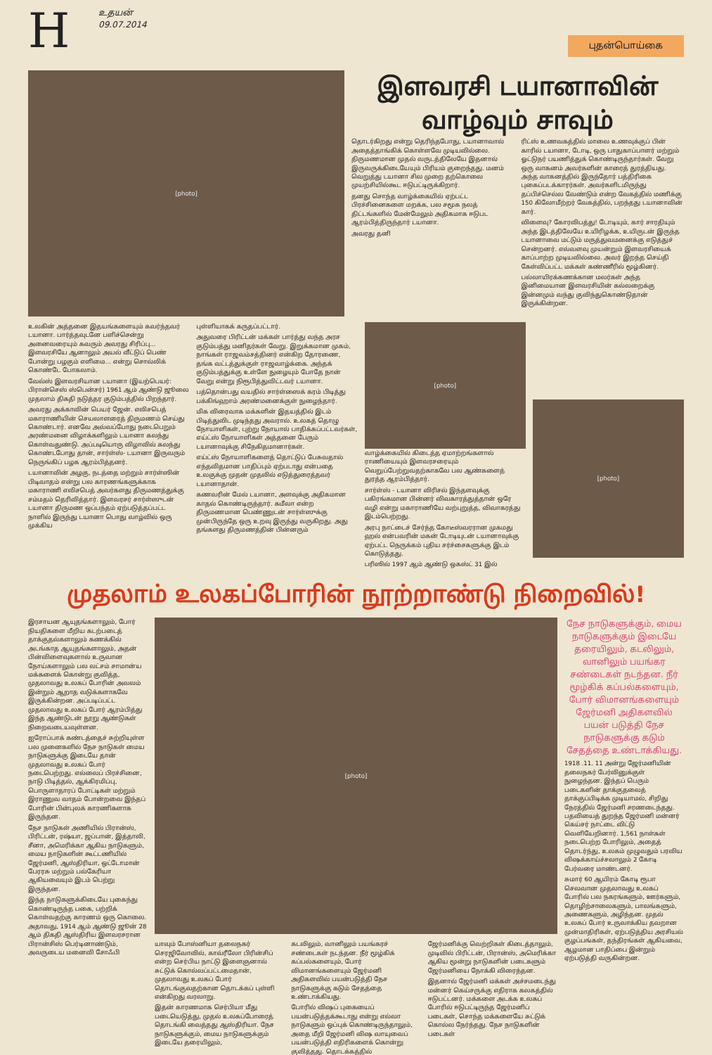H
உதயன்
09.07.2014
புதன்பொய்கை
[photo]
இளவரசி டயானாவின்
வாழ்வும் சாவும்
தொடர்கிறது என்று தெரிந்தபோது, டயானாவால் அதைத்தாங்கிக் கொள்ளவே முடியவில்லை. திருமணமான முதல் வருடத்திலேயே இதனால் இருவருக்கிடையேயும் பிரியம் குறைந்தது. மனம் வெறுத்து டயானா சில முறை தற்கொலை முயற்சியில்கூட ஈடுபட்டிருக்கிறார்.
தனது சொந்த வாழ்க்கையில் ஏற்பட்ட பிரச்சினைகளை மறக்க, பல சமூக நலத் திட்டங்களில் மேன்மேலும் அதிகமாக ஈடுபட ஆரம்பித்திருந்தார் டயானா.
அவரது தனி
ரிட்ஸ் உணவகத்தில் மாலை உணவுக்குப் பின் காரில் டயானா, டோடி, ஒரு பாதுகாப்பாளர் மற்றும் ஓட்டுநர் பயணித்துக் கொண்டிருந்தார்கள். வேறு ஒரு வாகனம் அவர்களின் காரைத் துரத்தியது. அந்த வாகனத்தில் இருந்தோர் பத்திரிகை புகைப்படக்காரர்கள். அவர்களிடமிருந்து தப்பிச்செல்ல வேண்டும் என்ற வேகத்தில் மணிக்கு 150 கிலோமீற்றர் வேகத்தில், பறந்தது டயானாவின் கார்.
விளைவு? கோரவிபத்து! டோடியும், கார் சாரதியும் அந்த இடத்திலேயே உயிரிழக்க, உயிருடன் இருந்த டயானாவை மட்டும் மருத்துவமனைக்கு எடுத்துச் சென்றனர். எவ்வளவு முயன்றும் இளவரசியைக் காப்பாற்ற முடியவில்லை. அவர் இறந்த செய்தி கேள்விப்பட்ட மக்கள் கண்ணீரில் மூழ்கினர்.
பல்லாயிரக்கணக்கான மலர்கள் அந்த இனிமையான இளவரசியின் கல்லறைக்கு இன்னமும் வந்து குவிந்துகொண்டுதான் இருக்கின்றன.
உலகின் அத்தனை இதயங்களையும் கவர்ந்தவர் டயானா. பார்த்தவுடனே பளிச்சென்று அனைவரையும் கவரும் அவரது சிரிப்பு... இளவரசியே ஆனாலும் அயல் வீட்டுப் பெண் போன்று பழகும் எளிமை... என்று சொல்லிக் கொண்டே போகலாம்.
வேல்ஸ் இளவரசியான டயானா (இயற்பெயர்: பிரான்செஸ் ஸ்பென்சர்) 1961 ஆம் ஆண்டு ஜூலை முதலாம் திகதி நடுத்தர குடும்பத்தில் பிறந்தார்.
அவரது அக்காவின் பெயர் ஜேன். எலிசபெத் மகாராணியின் செயலாளரைத் திருமணம் செய்து கொண்டார். எனவே அவ்வப்போது நடைபெறும் அரண்மனை விழாக்களிலும் டயானா கலந்து கொள்வதுண்டு. அப்படியொரு விழாவில் கலந்து கொண்டபோது தான், சார்ள்ஸ்- டயானா இருவரும் நெருங்கிப் பழக ஆரம்பித்தனர்.
டயானாவின் அழகு, நடத்தை மற்றும் சார்ள்ஸின் பிடிவாதம் என்று பல காரணங்களுக்காக மகாராணி எலிசபெத் அவர்களது திருமணத்துக்கு சம்மதம் தெரிவித்தார். இளவரசர் சார்ள்ஸுடன் டயானா திருமண ஒப்பந்தம் ஏற்படுத்தப்பட்ட நாளில் இருந்து டயானா பொது வாழ்வில் ஒரு முக்கிய
புள்ளியாகக் கருதப்பட்டார்.
அதுவரை பிரிட்டன் மக்கள் பார்த்து வந்த அரச குடும்பத்து மனிதர்கள் வேறு. இறுக்கமான முகம், நாங்கள் ராஜவம்சத்தினர் என்கிற தோரணை, தங்க வட்டத்துக்குள் ராஜவாழ்க்கை. அந்தக் குடும்பத்துக்கு உள்ளே நுழையும் போதே நான் வேறு என்று நிரூபித்துவிட்டவர் டயானா.
பத்தொன்பது வயதில் சார்ள்ஸைக் கரம் பிடித்து பக்கிங்ஹாம் அரண்மனைக்குள் நுழைந்தார்.
மிக விரைவாக மக்களின் இதயத்தில் இடம் பிடித்துவிட முடிந்தது அவரால். உலகத் தொழு நோயாளிகள், புற்று நோயால் பாதிக்கப்பட்டவர்கள், எய்ட்ஸ் நோயாளிகள் அத்தனை பேரும் டயானாவுக்கு சிநேகிதமானார்கள்.
எய்ட்ஸ் நோயாளிகளைத் தொட்டுப் பேசுவதால் எந்தவிதமான பாதிப்பும் ஏற்படாது என்பதை உலகுக்கு முதன் முதலில் எடுத்துரைத்தவர் டயானாதான்.
கணவரின் மேல் டயானா, அளவுக்கு அதிகமான காதல் கொண்டிருந்தார். கமீலா என்ற திருமணமான பெண்ணுடன் சார்ள்ஸுக்கு முன்பிருந்தே ஒரு உறவு இருந்து வருகிறது. அது தங்களது திருமணத்தின் பின்னரும்
[photo]
வாழ்க்கையில் கிடைத்த ஏமாற்றங்களால் ராணியையும் இளவரசரையும் வெறுப்பேற்றுவதற்காகவே பல ஆண்களைத் துரத்த ஆரம்பித்தார்.
சார்ள்ஸ் - டயானா விரிசல் இந்தளவுக்கு பகிரங்கமான பின்னர் விவகாரத்துத்தான் ஒரே வழி என்று மகாராணியே வற்புறுத்த, விவாகரத்து இடம்பெற்றது.
அரபு நாட்டைச் சேர்ந்த கோடீஸ்வரரான முகமது ஹல் என்பவரின் மகன் டோடியுடன் டயானாவுக்கு ஏற்பட்ட நெருக்கம் புதிய சர்ச்சைகளுக்கு இடம் கொடுத்தது.
பரிஸில் 1997 ஆம் ஆண்டு ஒகஸ்ட் 31 இல்
[photo]
முதலாம் உலகப்போரின் நூற்றாண்டு நிறைவில்!
இரசாயன ஆயுதங்களாலும், போர் நியதிகளை மீறிய கடற்படைத் தாக்குதல்களாலும் கணக்கில் அடங்காத ஆயுதங்களாலும், அதன் பின்விளைவுகளால் உருவான நோய்களாலும் பல லட்சம் சாமான்ய மக்களைக் கொன்று குவித்த, முதலாவது உலகப் போரின் அவலம் இன்றும் ஆறாத வடுக்களாகவே இருக்கின்றன. அப்படிப்பட்ட முதலாவது உலகப் போர் ஆரம்பித்து இந்த ஆண்டுடன் நூறு ஆண்டுகள் நிறைவடையவுள்ளன.
ஐரோப்பாக் கண்டத்தைச் சுற்றியுள்ள பல முனைகளில் நேச நாடுகள் மைய நாடுகளுக்கு இடையே தான் முதலாவது உலகப் போர் நடைபெற்றது. எல்லைப் பிரச்சினை, நாடு பிடித்தல், ஆக்கிரமிப்பு, பொருளாதாரப் போட்டிகள் மற்றும் இராணுவ வாதம் போன்றவை இந்தப் போரின் பின்புலக் காரணிகளாக இருந்தன.
நேச நாடுகள் அணியில் பிரான்ஸ், பிரிட்டன், ரஷ்யா, ஜப்பான், இத்தாலி, சீனா, அமெரிக்கா ஆகிய நாடுகளும், மைய நாடுகளின் கூட்டணியில் ஜேர்மனி, ஆஸ்திரியா, ஒட்டோமான் பேரரசு மற்றும் பல்கேரியா ஆகியவையும் இடம் பெற்று இருந்தன.
இந்த நாடுகளுக்கிடையே புகைந்து கொண்டிருந்த பகை, பற்றிக் கொள்வதற்கு காரணம் ஒரு கொலை. அதாவது, 1914 ஆம் ஆண்டு ஜூன் 28 ஆம் திகதி ஆஸ்திரிய இளவரசரான பிரான்சிஸ் பெர்டினாண்டும், அவருடைய மனைவி சோஃபி
[photo]
யாவும் போஸ்னியா தலைநகர் செரஜிவோவில், காவ்ரீலோ பிரின்சிப் என்ற செர்பிய நாட்டு இளைஞனால் சுட்டுக் கொல்லப்பட்டமைதான், முதலாவது உலகப் போர் தொடங்குவதற்கான தொடக்கப் புள்ளி என்கிறது வரலாறு.
இதன் காரணமாக செர்பியா மீது படையெடுத்து, முதல் உலகப்போரைத் தொடங்கி வைத்தது ஆஸ்திரியா. நேச நாடுகளுக்கும், மைய நாடுகளுக்கும் இடையே தரையிலும்,
கடலிலும், வானிலும் பயங்கரச் சண்டைகள் நடந்தன. நீர் மூழ்கிக் கப்பல்களையும், போர் விமானங்களையும் ஜேர்மனி அதிகளவில் பயன்படுத்தி நேச நாடுகளுக்கு கடும் சேதத்தை உண்டாக்கியது.
போரில் விஷப் புகையைப் பயன்படுத்தக்கூடாது என்று எல்லா நாடுகளும் ஒப்புக் கொண்டிருந்தாலும், அதை மீறி ஜேர்மனி விஷ வாயுவைப் பயன்படுத்தி எதிரிகளைக் கொன்று குவித்தது. தொடக்கத்தில்
ஜேர்மனிக்கு வெற்றிகள் கிடைத்தாலும், முடிவில் பிரிட்டன், பிரான்ஸ், அமெரிக்கா ஆகிய மூன்று நாடுகளின் படைகளும் ஜேர்மனியை நோக்கி விரைந்தன.
இதனால் ஜேர்மனி மக்கள் அச்சமடைந்து மன்னர் கெய்சருக்கு எதிராக கலகத்தில் ஈடுபட்டனர். மக்களை அடக்க உலகப் போரில் ஈடுபட்டிருந்த ஜேர்மனிப் படைகள், சொந்த மக்களையே சுட்டுக் கொல்ல நேர்ந்தது. நேச நாடுகளின் படைகள்
நேச நாடுகளுக்கும், மைய நாடுகளுக்கும் இடையே தரையிலும், கடலிலும், வானிலும் பயங்கர சண்டைகள் நடந்தன. நீர் மூழ்கிக் கப்பல்களையும், போர் விமானங்களையும் ஜேர்மனி அதிகளவில் பயன் படுத்தி நேச நாடுகளுக்கு கடும் சேதத்தை உண்டாக்கியது.
1918 .11. 11 அன்று ஜேர்மனியின் தலைநகர் பேர்லினுக்குள் நுழைந்தன. இந்தப் பெரும் படைகளின் தாக்குதலைத் தாக்குப்பிடிக்க முடியாமல், சிறிது நேரத்தில் ஜேர்மனி சரணடைந்தது. பதவியைத் துறந்த ஜேர்மனி மன்னர் கெய்சர் நாட்டை விட்டு வெளியேறினார். 1,561 நாள்கள் நடைபெற்ற போரிலும், அதைத் தொடர்ந்து, உலகம் முழுவதும் பரவிய விஷக்காய்ச்சலாலும் 2 கோடி பேர்வரை மாண்டனர்.
சுமார் 60 ஆயிரம் கோடி ரூபா செலவான முதலாவது உலகப் போரில் பல நகரங்களும், ஊர்களும், தொழிற்சாலைகளும், பாலங்களும், அணைகளும், அழிந்தன. முதல் உலகப் போர் உருவாக்கிய தவறான முன்மாதிரிகள், ஏற்படுத்திய அரசியல் குழப்பங்கள், தந்திரங்கள் ஆகியவை, ஆழமான பாதிப்பை இன்றும் ஏற்படுத்தி வருகின்றன.